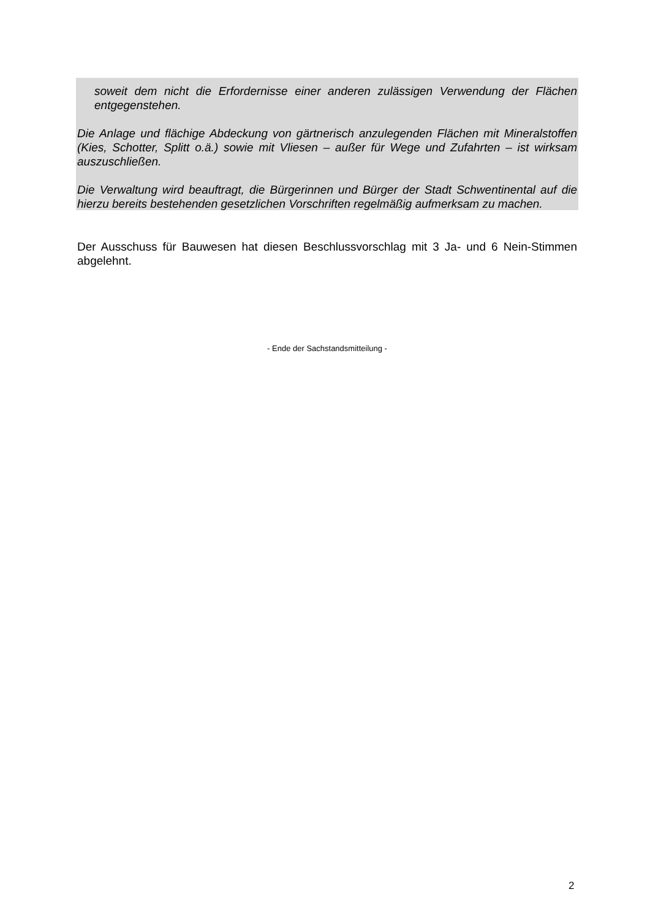soweit dem nicht die Erfordernisse einer anderen zulässigen Verwendung der Flächen entgegenstehen.
Die Anlage und flächige Abdeckung von gärtnerisch anzulegenden Flächen mit Mineralstoffen (Kies, Schotter, Splitt o.ä.) sowie mit Vliesen – außer für Wege und Zufahrten – ist wirksam auszuschließen.
Die Verwaltung wird beauftragt, die Bürgerinnen und Bürger der Stadt Schwentinental auf die hierzu bereits bestehenden gesetzlichen Vorschriften regelmäßig aufmerksam zu machen.
Der Ausschuss für Bauwesen hat diesen Beschlussvorschlag mit 3 Ja- und 6 Nein-Stimmen abgelehnt.
- Ende der Sachstandsmitteilung -
2